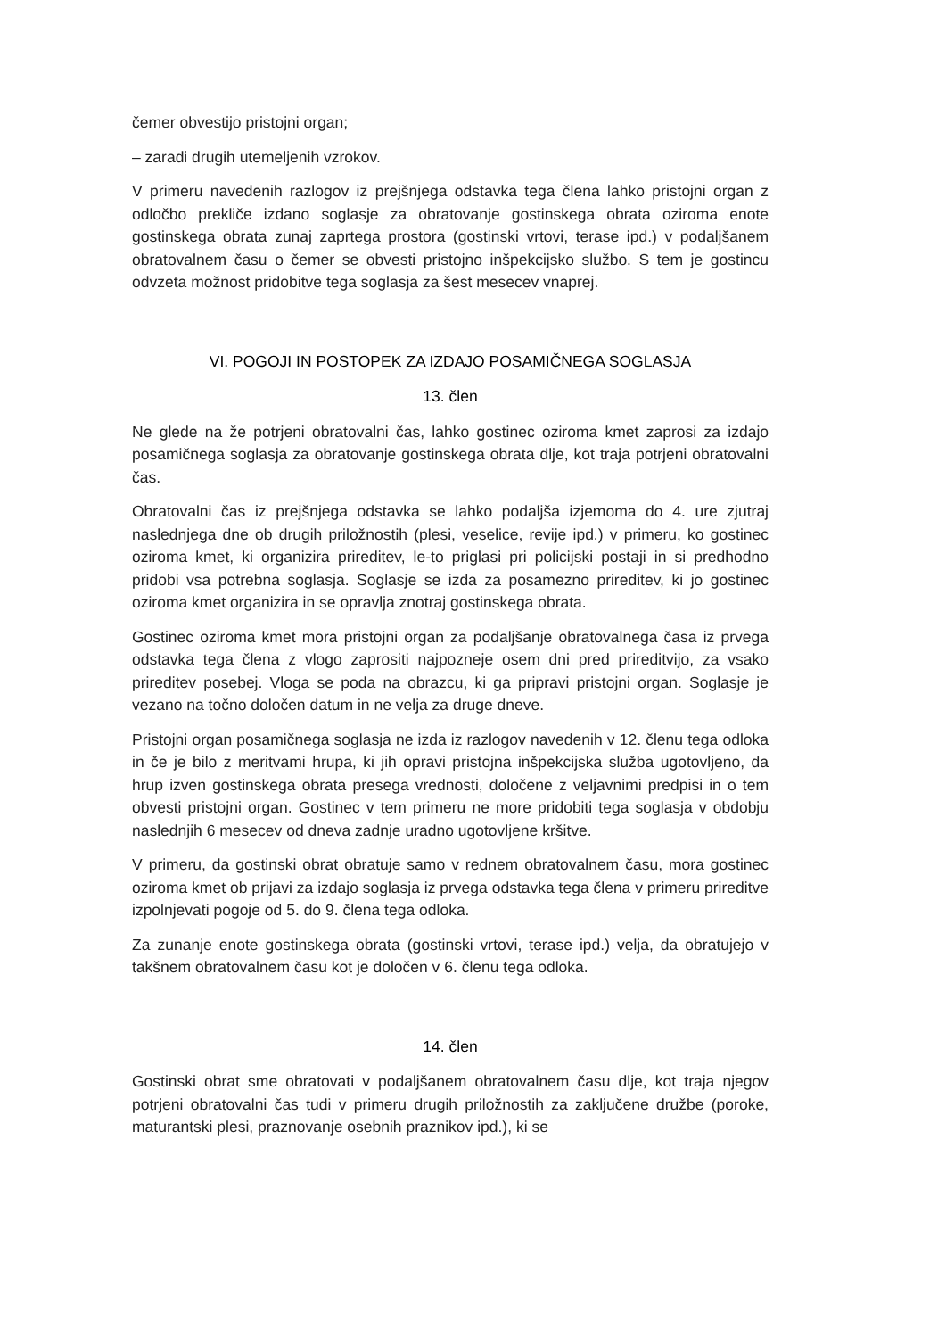čemer obvestijo pristojni organ;
– zaradi drugih utemeljenih vzrokov.
V primeru navedenih razlogov iz prejšnjega odstavka tega člena lahko pristojni organ z odločbo prekliče izdano soglasje za obratovanje gostinskega obrata oziroma enote gostinskega obrata zunaj zaprtega prostora (gostinski vrtovi, terase ipd.) v podaljšanem obratovalnem času o čemer se obvesti pristojno inšpekcijsko službo. S tem je gostincu odvzeta možnost pridobitve tega soglasja za šest mesecev vnaprej.
VI. POGOJI IN POSTOPEK ZA IZDAJO POSAMIČNEGA SOGLASJA
13. člen
Ne glede na že potrjeni obratovalni čas, lahko gostinec oziroma kmet zaprosi za izdajo posamičnega soglasja za obratovanje gostinskega obrata dlje, kot traja potrjeni obratovalni čas.
Obratovalni čas iz prejšnjega odstavka se lahko podaljša izjemoma do 4. ure zjutraj naslednjega dne ob drugih priložnostih (plesi, veselice, revije ipd.) v primeru, ko gostinec oziroma kmet, ki organizira prireditev, le-to priglasi pri policijski postaji in si predhodno pridobi vsa potrebna soglasja. Soglasje se izda za posamezno prireditev, ki jo gostinec oziroma kmet organizira in se opravlja znotraj gostinskega obrata.
Gostinec oziroma kmet mora pristojni organ za podaljšanje obratovalnega časa iz prvega odstavka tega člena z vlogo zaprositi najpozneje osem dni pred prireditvijo, za vsako prireditev posebej. Vloga se poda na obrazcu, ki ga pripravi pristojni organ. Soglasje je vezano na točno določen datum in ne velja za druge dneve.
Pristojni organ posamičnega soglasja ne izda iz razlogov navedenih v 12. členu tega odloka in če je bilo z meritvami hrupa, ki jih opravi pristojna inšpekcijska služba ugotovljeno, da hrup izven gostinskega obrata presega vrednosti, določene z veljavnimi predpisi in o tem obvesti pristojni organ. Gostinec v tem primeru ne more pridobiti tega soglasja v obdobju naslednjih 6 mesecev od dneva zadnje uradno ugotovljene kršitve.
V primeru, da gostinski obrat obratuje samo v rednem obratovalnem času, mora gostinec oziroma kmet ob prijavi za izdajo soglasja iz prvega odstavka tega člena v primeru prireditve izpolnjevati pogoje od 5. do 9. člena tega odloka.
Za zunanje enote gostinskega obrata (gostinski vrtovi, terase ipd.) velja, da obratujejo v takšnem obratovalnem času kot je določen v 6. členu tega odloka.
14. člen
Gostinski obrat sme obratovati v podaljšanem obratovalnem času dlje, kot traja njegov potrjeni obratovalni čas tudi v primeru drugih priložnostih za zaključene družbe (poroke, maturantski plesi, praznovanje osebnih praznikov ipd.), ki se